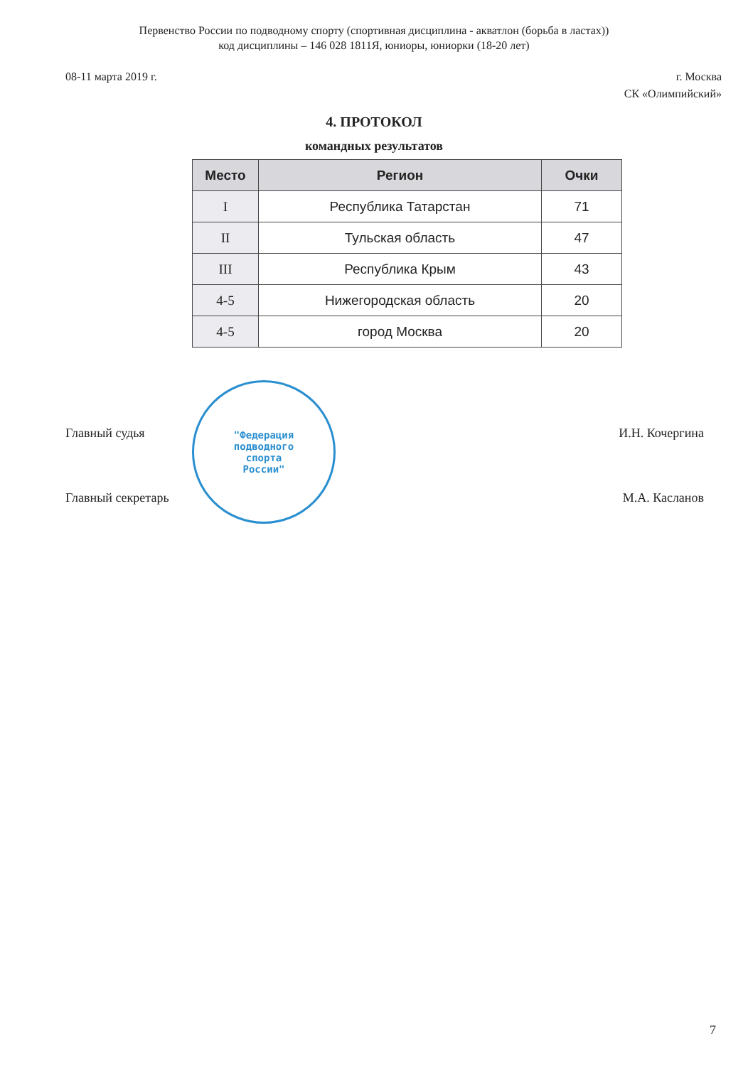Первенство России по подводному спорту (спортивная дисциплина - акватлон (борьба в ластах))
код дисциплины – 146 028 1811Я, юниоры, юниорки (18-20 лет)
08-11 марта 2019 г. г. Москва
СК «Олимпийский»
4. ПРОТОКОЛ
командных результатов
| Место | Регион | Очки |
| --- | --- | --- |
| I | Республика Татарстан | 71 |
| II | Тульская область | 47 |
| III | Республика Крым | 43 |
| 4-5 | Нижегородская область | 20 |
| 4-5 | город Москва | 20 |
Главный судья И.Н. Кочергина
Главный секретарь М.А. Касланов
"Федерация
подводного
спорта
России"
7